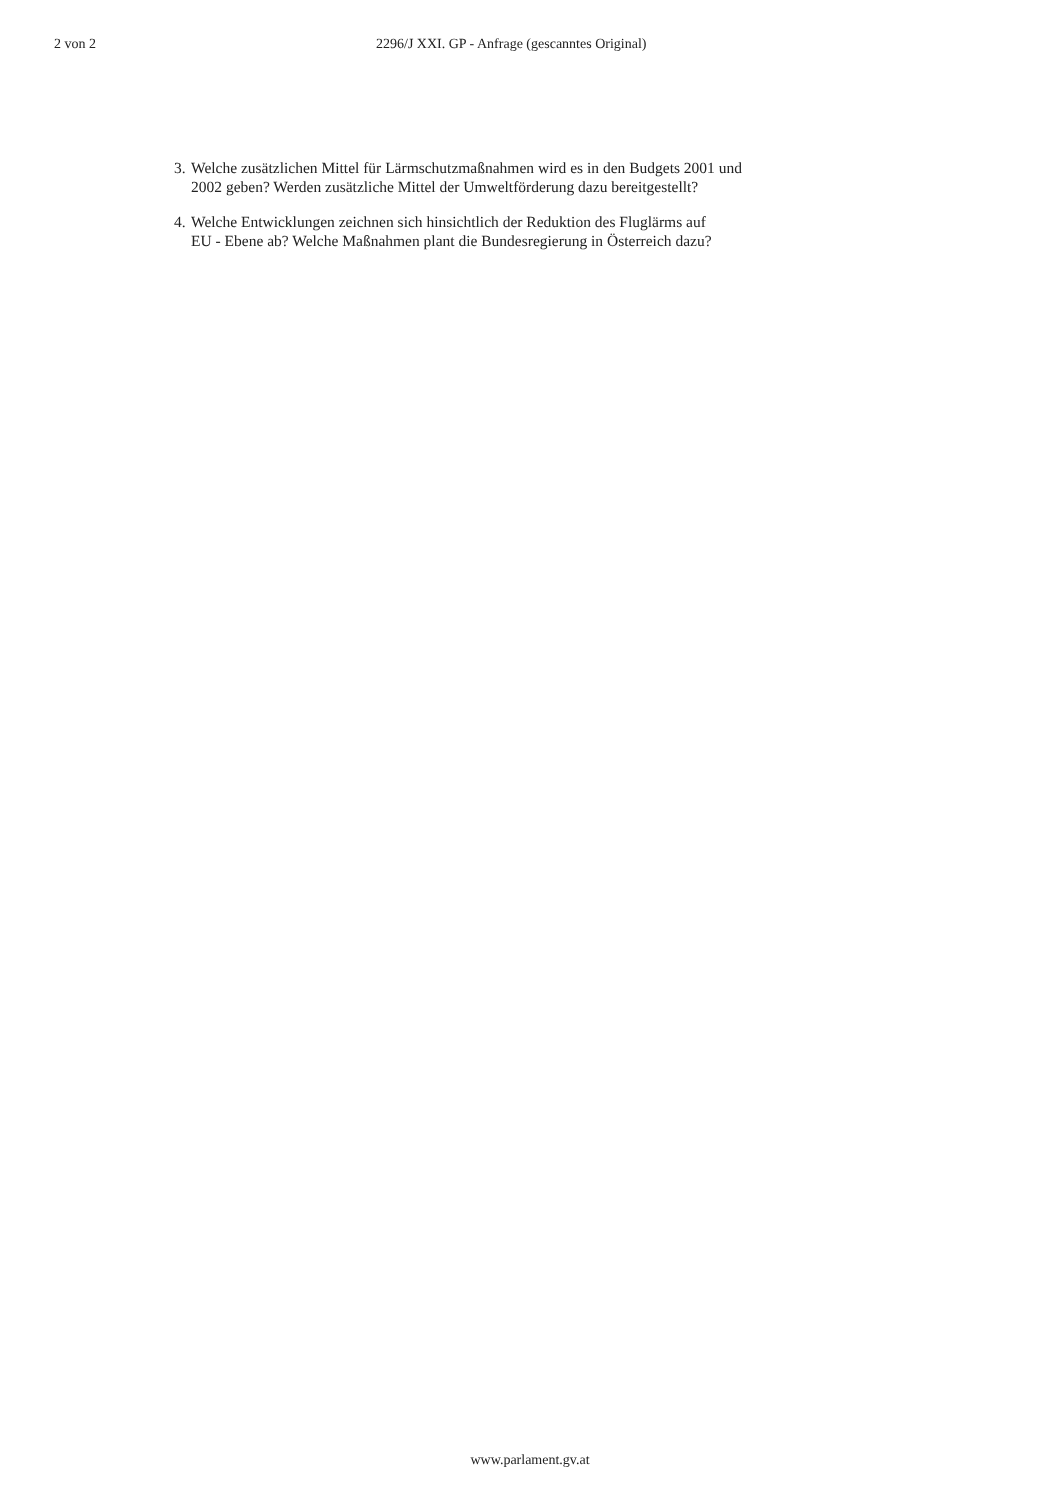2 von 2 2296/J XXI. GP - Anfrage (gescanntes Original)
3.
Welche zusätzlichen Mittel für Lärmschutzmaßnahmen wird es in den Budgets 2001 und
2002 geben? Werden zusätzliche Mittel der Umweltförderung dazu bereitgestellt?
4.
Welche Entwicklungen zeichnen sich hinsichtlich der Reduktion des Fluglärms auf
EU - Ebene ab? Welche Maßnahmen plant die Bundesregierung in Österreich dazu?
www.parlament.gv.at